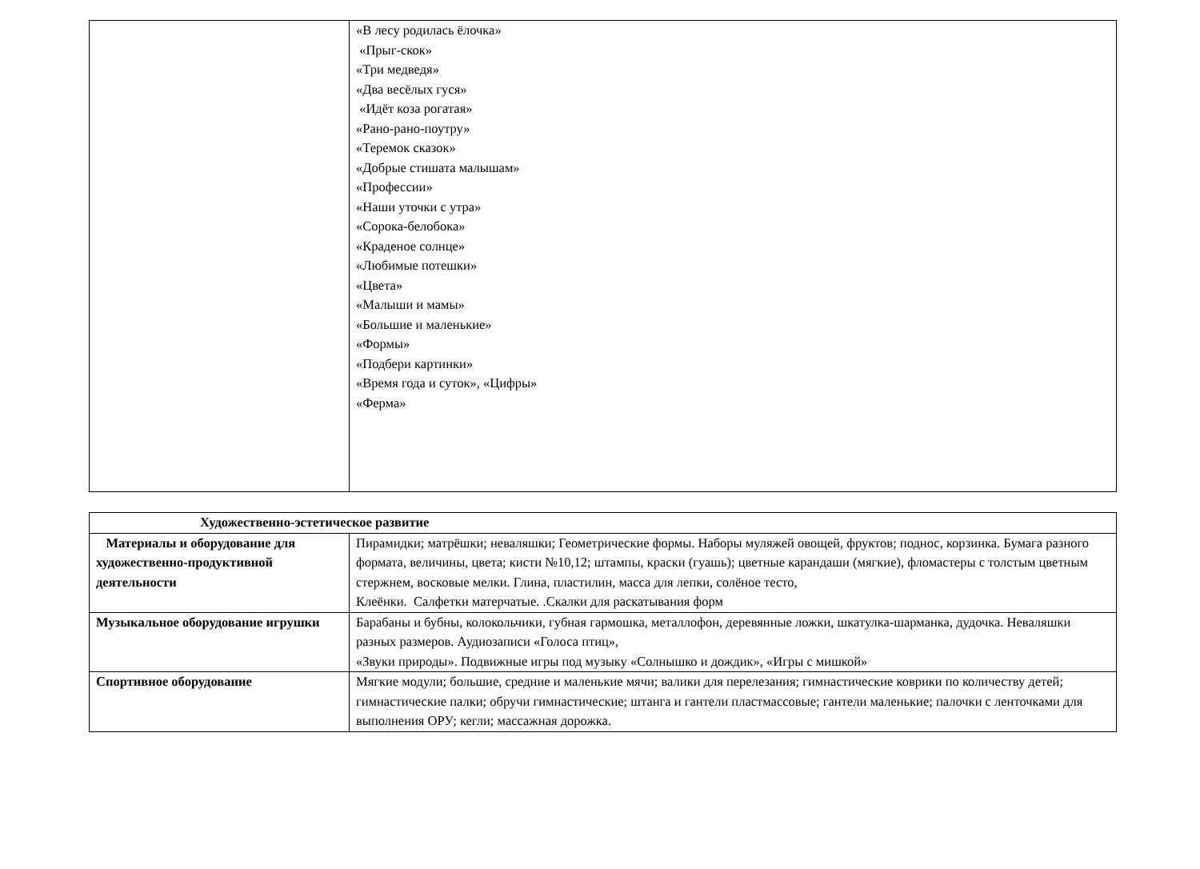| | «В лесу родилась ёлочка» «Прыг-скок» «Три медведя» «Два весёлых гуся» «Идёт коза рогатая» «Рано-рано-поутру» «Теремок сказок» «Добрые стишата малышам» «Профессии» «Наши уточки с утра» «Сорока-белобока» «Краденое солнце» «Любимые потешки» «Цвета» «Малыши и мамы» «Большие и маленькие» «Формы» «Подбери картинки» «Время года и суток», «Цифры» «Ферма» |
| Художественно-эстетическое развитие | |
| Материалы и оборудование для художественно-продуктивной деятельности | Пирамидки; матрёшки; неваляшки; Геометрические формы. Наборы муляжей овощей, фруктов; поднос, корзинка. Бумага разного формата, величины, цвета; кисти №10,12; штампы, краски (гуашь); цветные карандаши (мягкие), фломастеры с толстым цветным стержнем, восковые мелки. Глина, пластилин, масса для лепки, солёное тесто, Клеёнки. Салфетки матерчатые. .Скалки для раскатывания форм |
| Музыкальное оборудование игрушки | Барабаны и бубны, колокольчики, губная гармошка, металлофон, деревянные ложки, шкатулка-шарманка, дудочка. Неваляшки разных размеров. Аудиозаписи «Голоса птиц», «Звуки природы». Подвижные игры под музыку «Солнышко и дождик», «Игры с мишкой» |
| Спортивное оборудование | Мягкие модули; большие, средние и маленькие мячи; валики для перелезания; гимнастические коврики по количеству детей; гимнастические палки; обручи гимнастические; штанга и гантели пластмассовые; гантели маленькие; палочки с ленточками для выполнения ОРУ; кегли; массажная дорожка. |